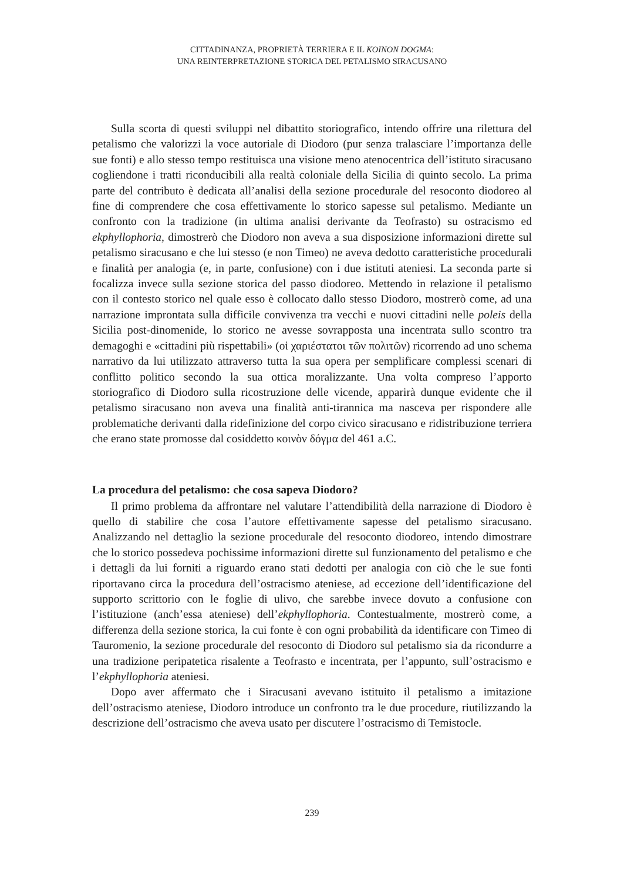CITTADINANZA, PROPRIETÀ TERRIERA E IL KOINON DOGMA:
UNA REINTERPRETAZIONE STORICA DEL PETALISMO SIRACUSANO
Sulla scorta di questi sviluppi nel dibattito storiografico, intendo offrire una rilettura del petalismo che valorizzi la voce autoriale di Diodoro (pur senza tralasciare l’importanza delle sue fonti) e allo stesso tempo restituisca una visione meno atenocentrica dell’istituto siracusano cogliendone i tratti riconducibili alla realtà coloniale della Sicilia di quinto secolo. La prima parte del contributo è dedicata all’analisi della sezione procedurale del resoconto diodoreo al fine di comprendere che cosa effettivamente lo storico sapesse sul petalismo. Mediante un confronto con la tradizione (in ultima analisi derivante da Teofrasto) su ostracismo ed ekphyllophoria, dimostrerò che Diodoro non aveva a sua disposizione informazioni dirette sul petalismo siracusano e che lui stesso (e non Timeo) ne aveva dedotto caratteristiche procedurali e finalità per analogia (e, in parte, confusione) con i due istituti ateniesi. La seconda parte si focalizza invece sulla sezione storica del passo diodoreo. Mettendo in relazione il petalismo con il contesto storico nel quale esso è collocato dallo stesso Diodoro, mostrerò come, ad una narrazione improntata sulla difficile convivenza tra vecchi e nuovi cittadini nelle poleis della Sicilia post-dinomenide, lo storico ne avesse sovrapposta una incentrata sullo scontro tra demagoghi e «cittadini più rispettabili» (οἱ χαριέστατοι τῶν πολιτῶν) ricorrendo ad uno schema narrativo da lui utilizzato attraverso tutta la sua opera per semplificare complessi scenari di conflitto politico secondo la sua ottica moralizzante. Una volta compreso l’apporto storiografico di Diodoro sulla ricostruzione delle vicende, apparirà dunque evidente che il petalismo siracusano non aveva una finalità anti-tirannica ma nasceva per rispondere alle problematiche derivanti dalla ridefinizione del corpo civico siracusano e ridistribuzione terriera che erano state promosse dal cosiddetto κοινὸν δόγμα del 461 a.C.
La procedura del petalismo: che cosa sapeva Diodoro?
Il primo problema da affrontare nel valutare l’attendibilità della narrazione di Diodoro è quello di stabilire che cosa l’autore effettivamente sapesse del petalismo siracusano. Analizzando nel dettaglio la sezione procedurale del resoconto diodoreo, intendo dimostrare che lo storico possedeva pochissime informazioni dirette sul funzionamento del petalismo e che i dettagli da lui forniti a riguardo erano stati dedotti per analogia con ciò che le sue fonti riportavano circa la procedura dell’ostracismo ateniese, ad eccezione dell’identificazione del supporto scrittorio con le foglie di ulivo, che sarebbe invece dovuto a confusione con l’istituzione (anch’essa ateniese) dell’ekphyllophoria. Contestualmente, mostrerò come, a differenza della sezione storica, la cui fonte è con ogni probabilità da identificare con Timeo di Tauromenio, la sezione procedurale del resoconto di Diodoro sul petalismo sia da ricondurre a una tradizione peripatetica risalente a Teofrasto e incentrata, per l’appunto, sull’ostracismo e l’ekphyllophoria ateniesi.
Dopo aver affermato che i Siracusani avevano istituito il petalismo a imitazione dell’ostracismo ateniese, Diodoro introduce un confronto tra le due procedure, riutilizzando la descrizione dell’ostracismo che aveva usato per discutere l’ostracismo di Temistocle.
239